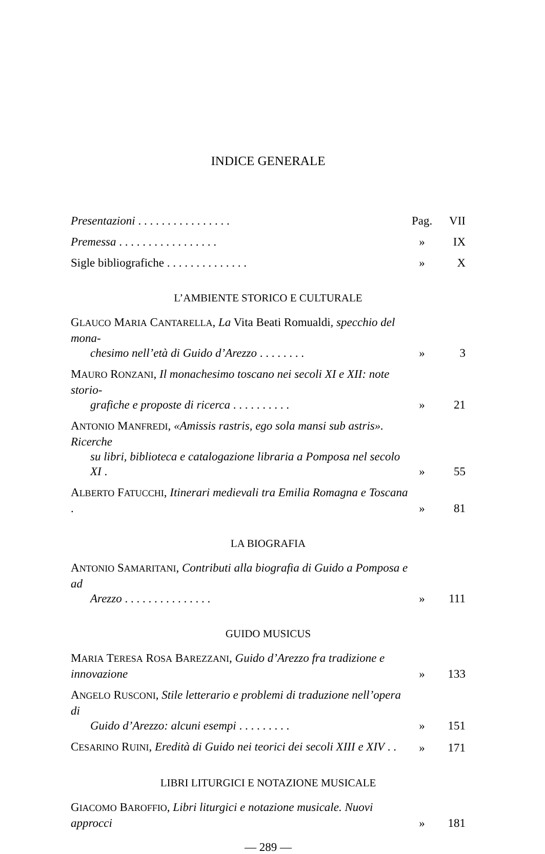INDICE GENERALE
Presentazioni . . . . . . . . . . . . . . . .
Pag.
VII
Premessa . . . . . . . . . . . . . . . . .
»
IX
Sigle bibliografiche . . . . . . . . . . . . . .
»
X
L’AMBIENTE STORICO E CULTURALE
GLAUCO MARIA CANTARELLA, La Vita Beati Romualdi, specchio del mona-
chesimo nell’età di Guido d’Arezzo . . . . . . . .
»
3
MAURO RONZANI, Il monachesimo toscano nei secoli XI e XII: note storio-
grafiche e proposte di ricerca . . . . . . . . . .
»
21
ANTONIO MANFREDI, «Amissis rastris, ego sola mansi sub astris». Ricerche
su libri, biblioteca e catalogazione libraria a Pomposa nel secolo XI .
»
55
ALBERTO FATUCCHI, Itinerari medievali tra Emilia Romagna e Toscana .
»
81
LA BIOGRAFIA
ANTONIO SAMARITANI, Contributi alla biografia di Guido a Pomposa e ad
Arezzo . . . . . . . . . . . . . . .
»
111
GUIDO MUSICUS
MARIA TERESA ROSA BAREZZANI, Guido d’Arezzo fra tradizione e innovazione
»
133
ANGELO RUSCONI, Stile letterario e problemi di traduzione nell’opera di
Guido d’Arezzo: alcuni esempi . . . . . . . . .
»
151
CESARINO RUINI, Eredità di Guido nei teorici dei secoli XIII e XIV . .
»
171
LIBRI LITURGICI E NOTAZIONE MUSICALE
GIACOMO BAROFFIO, Libri liturgici e notazione musicale. Nuovi approcci
»
181
— 289 —